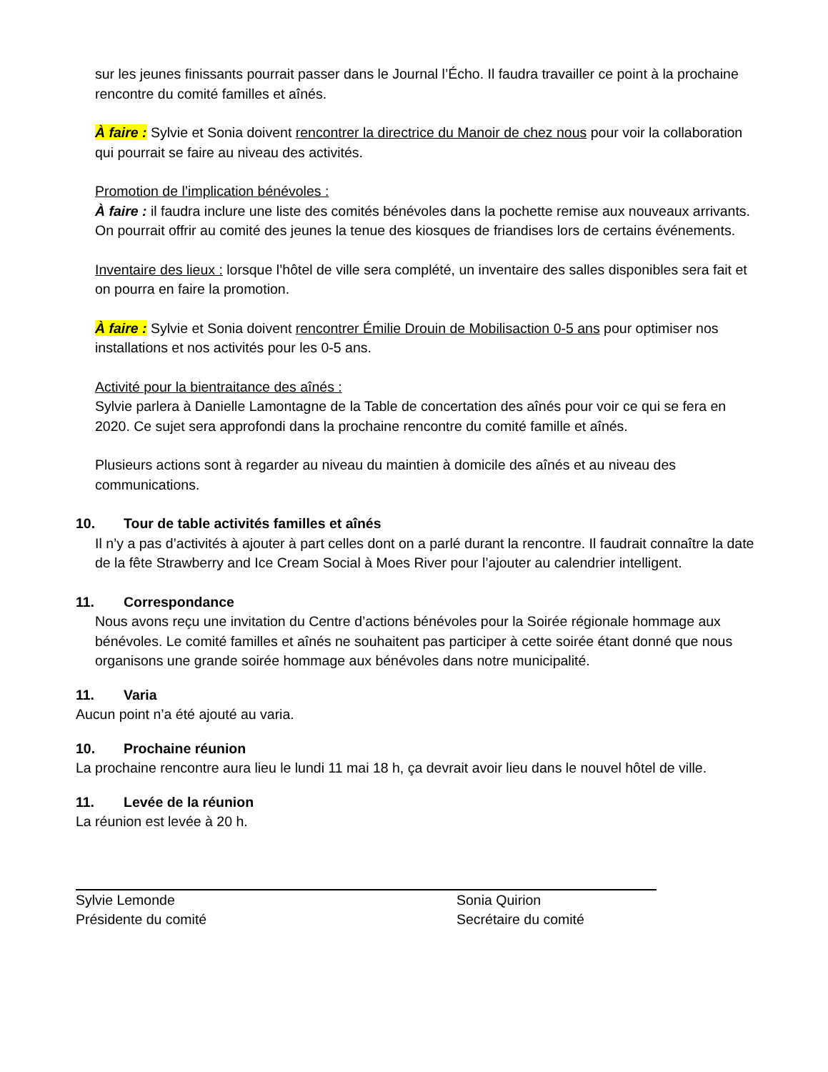sur les jeunes finissants pourrait passer dans le Journal l’Écho. Il faudra travailler ce point à la prochaine rencontre du comité familles et aînés.
À faire : Sylvie et Sonia doivent rencontrer la directrice du Manoir de chez nous pour voir la collaboration qui pourrait se faire au niveau des activités.
Promotion de l’implication bénévoles :
À faire : il faudra inclure une liste des comités bénévoles dans la pochette remise aux nouveaux arrivants.
On pourrait offrir au comité des jeunes la tenue des kiosques de friandises lors de certains événements.
Inventaire des lieux : lorsque l’hôtel de ville sera complété, un inventaire des salles disponibles sera fait et on pourra en faire la promotion.
À faire : Sylvie et Sonia doivent rencontrer Émilie Drouin de Mobilisaction 0-5 ans pour optimiser nos installations et nos activités pour les 0-5 ans.
Activité pour la bientraitance des aînés :
Sylvie parlera à Danielle Lamontagne de la Table de concertation des aînés pour voir ce qui se fera en 2020. Ce sujet sera approfondi dans la prochaine rencontre du comité famille et aînés.
Plusieurs actions sont à regarder au niveau du maintien à domicile des aînés et au niveau des communications.
10. Tour de table activités familles et aînés
Il n’y a pas d’activités à ajouter à part celles dont on a parlé durant la rencontre. Il faudrait connaître la date de la fête Strawberry and Ice Cream Social à Moes River pour l’ajouter au calendrier intelligent.
11. Correspondance
Nous avons reçu une invitation du Centre d’actions bénévoles pour la Soirée régionale hommage aux bénévoles. Le comité familles et aînés ne souhaitent pas participer à cette soirée étant donné que nous organisons une grande soirée hommage aux bénévoles dans notre municipalité.
11. Varia
Aucun point n’a été ajouté au varia.
10. Prochaine réunion
La prochaine rencontre aura lieu le lundi 11 mai 18 h, ça devrait avoir lieu dans le nouvel hôtel de ville.
11. Levée de la réunion
La réunion est levée à 20 h.
Sylvie Lemonde
Présidente du comité
Sonia Quirion
Secrétaire du comité